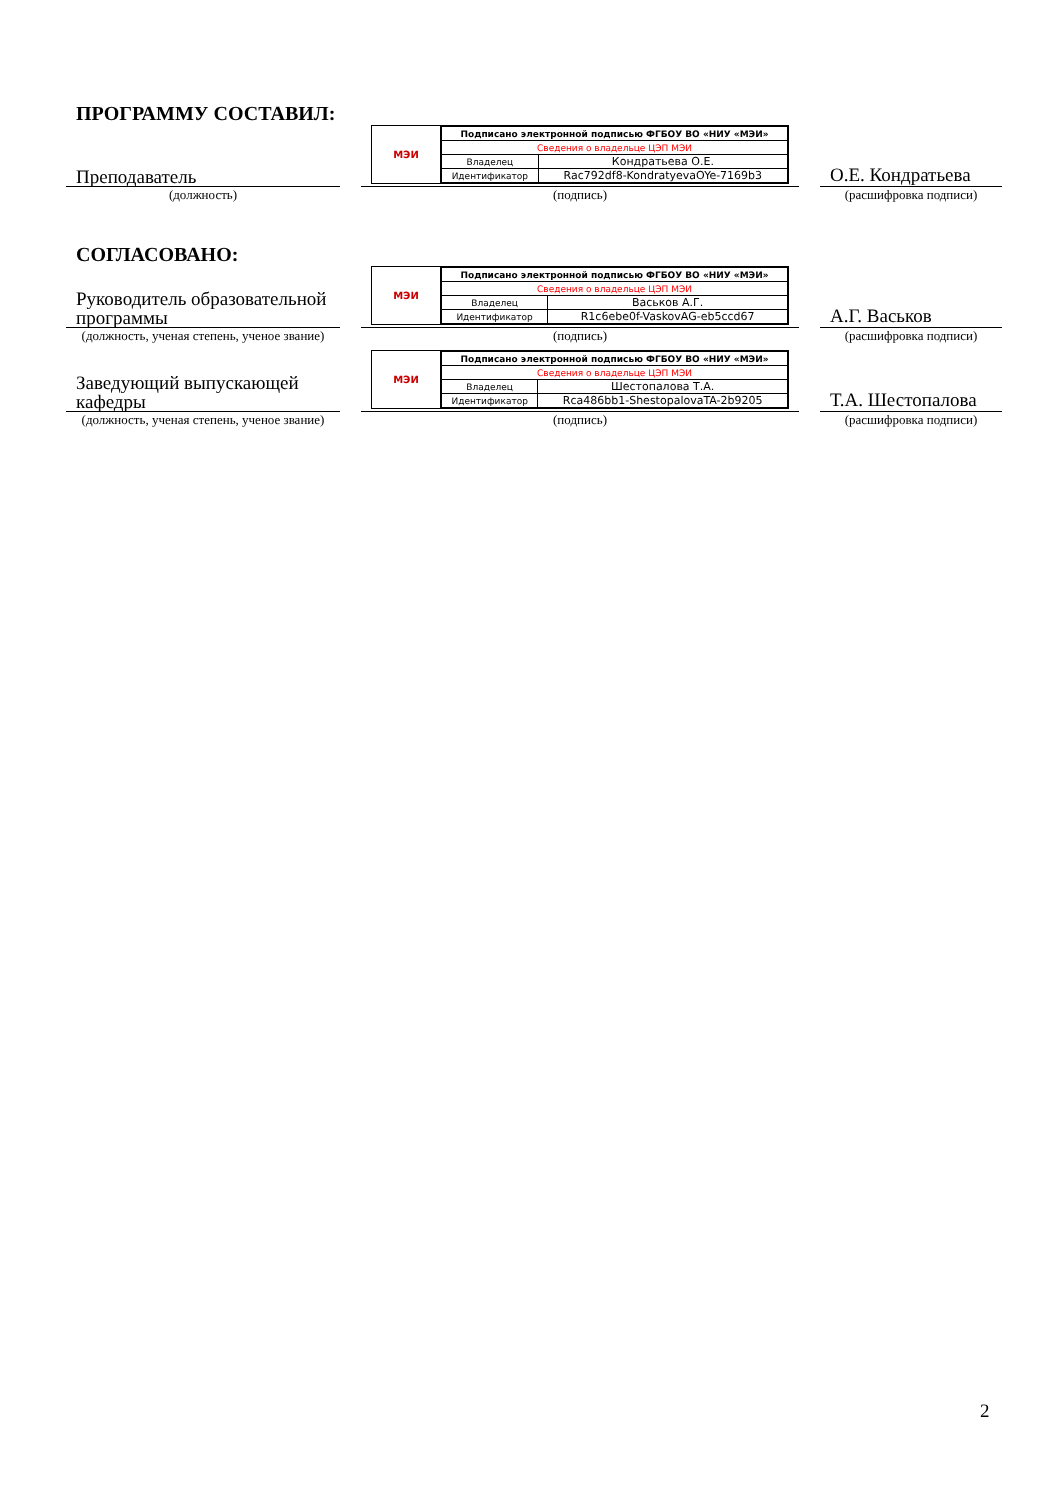ПРОГРАММУ СОСТАВИЛ:
Преподаватель
МЭИ
| Подписано электронной подписью ФГБОУ ВО «НИУ «МЭИ» | |
| Сведения о владельце ЦЭП МЭИ | |
| Владелец | Кондратьева О.Е. |
| Идентификатор | Rac792df8-KondratyevaOYe-7169b3 |
О.Е. Кондратьева
(должность) (подпись) (расшифровка подписи)
СОГЛАСОВАНО:
Руководитель образовательной программы
МЭИ
| Подписано электронной подписью ФГБОУ ВО «НИУ «МЭИ» | |
| Сведения о владельце ЦЭП МЭИ | |
| Владелец | Васьков А.Г. |
| Идентификатор | R1c6ebe0f-VaskovAG-eb5ccd67 |
А.Г. Васьков
(должность, ученая степень, ученое звание)
(подпись) (расшифровка подписи)
Заведующий выпускающей кафедры
МЭИ
| Подписано электронной подписью ФГБОУ ВО «НИУ «МЭИ» | |
| Сведения о владельце ЦЭП МЭИ | |
| Владелец | Шестопалова Т.А. |
| Идентификатор | Rca486bb1-ShestopalovaTA-2b9205 |
Т.А. Шестопалова
(должность, ученая степень, ученое звание)
(подпись) (расшифровка подписи)
2